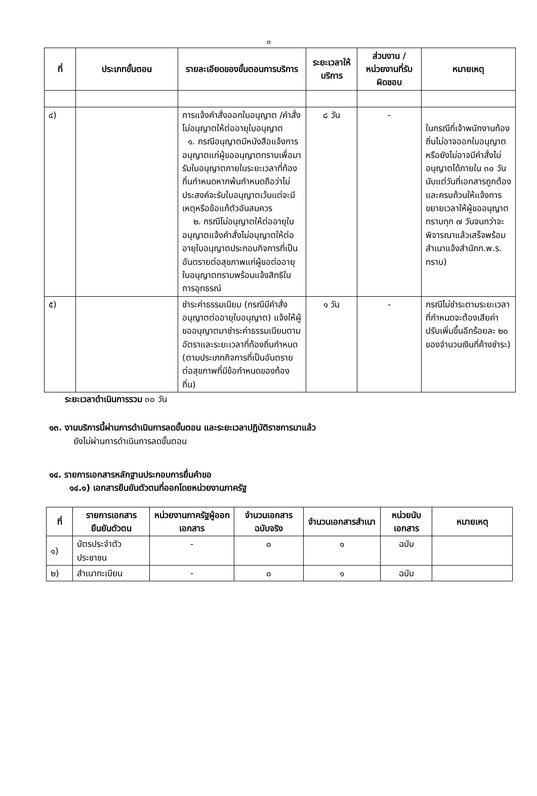๓
| ที่ | ประเภทขั้นตอน | รายละเอียดของขั้นตอนการบริการ | ระยะเวลาให้บริการ | ส่วนงาน / หน่วยงานที่รับผิดชอบ | หมายเหตุ |
| --- | --- | --- | --- | --- | --- |
| ๔) | | การแจ้งคำสั่งออกใบอนุญาต /คำสั่งไม่อนุญาตให้ต่ออายุใบอนุญาต ๑. กรณีอนุญาตมีหนังสือแจ้งการอนุญาตแก่ผู้ขออนุญาตทราบเพื่อมารับใบอนุญาตภายในระยะเวลาที่ท้องถิ่นกำหนดหากพ้นกำหนดถือว่าไม่ประสงค์จะรับใบอนุญาตเว้นแต่จะมีเหตุหรือข้อแก้ตัวอันสมควร ๒. กรณีไม่อนุญาตให้ต่ออายุใบอนุญาตแจ้งคำสั่งไม่อนุญาตให้ต่ออายุใบอนุญาตประกอบกิจการที่เป็นอันตรายต่อสุขภาพแก่ผู้ขอต่ออายุใบอนุญาตทราบพร้อมแจ้งสิทธิในการอุทธรณ์ | ๘ วัน | - | ในกรณีที่เจ้าพนักงานท้องถิ่นไม่อาจออกใบอนุญาตหรือยังไม่อาจมีคำสั่งไม่อนุญาตได้ภายใน ๓๐ วันนับแต่วันที่เอกสารถูกต้องและครบถ้วนให้แจ้งการขยายเวลาให้ผู้ขออนุญาตทราบทุก ๗ วันจนกว่าจะพิจารณาแล้วเสร็จพร้อมสำเนาแจ้งสำนักก.พ.ร. ทราบ) |
| ๕) | | ชำระค่าธรรมเนียม (กรณีมีคำสั่งอนุญาตต่ออายุใบอนุญาต) แจ้งให้ผู้ขออนุญาตมาชำระค่าธรรมเนียมตามอัตราและระยะเวลาที่ท้องถิ่นกำหนด (ตามประเภทกิจการที่เป็นอันตรายต่อสุขภาพที่มีข้อกำหนดของท้องถิ่น) | ๑ วัน | - | กรณีไม่ชำระตามระยะเวลาที่กำหนดจะต้องเสียค่าปรับเพิ่มขึ้นอีกร้อยละ ๒๐ ของจำนวนเงินที่ค้างชำระ) |
ระยะเวลาดำเนินการรวม ๓๐ วัน
๑๓. งานบริการนี้ผ่านการดำเนินการลดขั้นตอน และระยะเวลาปฏิบัติราชการมาแล้ว
ยังไม่ผ่านการดำเนินการลดขั้นตอน
๑๔. รายการเอกสารหลักฐานประกอบการยื่นคำขอ
๑๔.๑) เอกสารยืนยันตัวตนที่ออกโดยหน่วยงานภาครัฐ
| ที่ | รายการเอกสารยืนยันตัวตน | หน่วยงานภาครัฐผู้ออกเอกสาร | จำนวนเอกสารฉบับจริง | จำนวนเอกสารสำเนา | หน่วยนับเอกสาร | หมายเหตุ |
| --- | --- | --- | --- | --- | --- | --- |
| ๑) | บัตรประจำตัวประชาชน | - | ๐ | ๑ | ฉบับ | |
| ๒) | สำเนาทะเบียน | - | ๐ | ๑ | ฉบับ | |